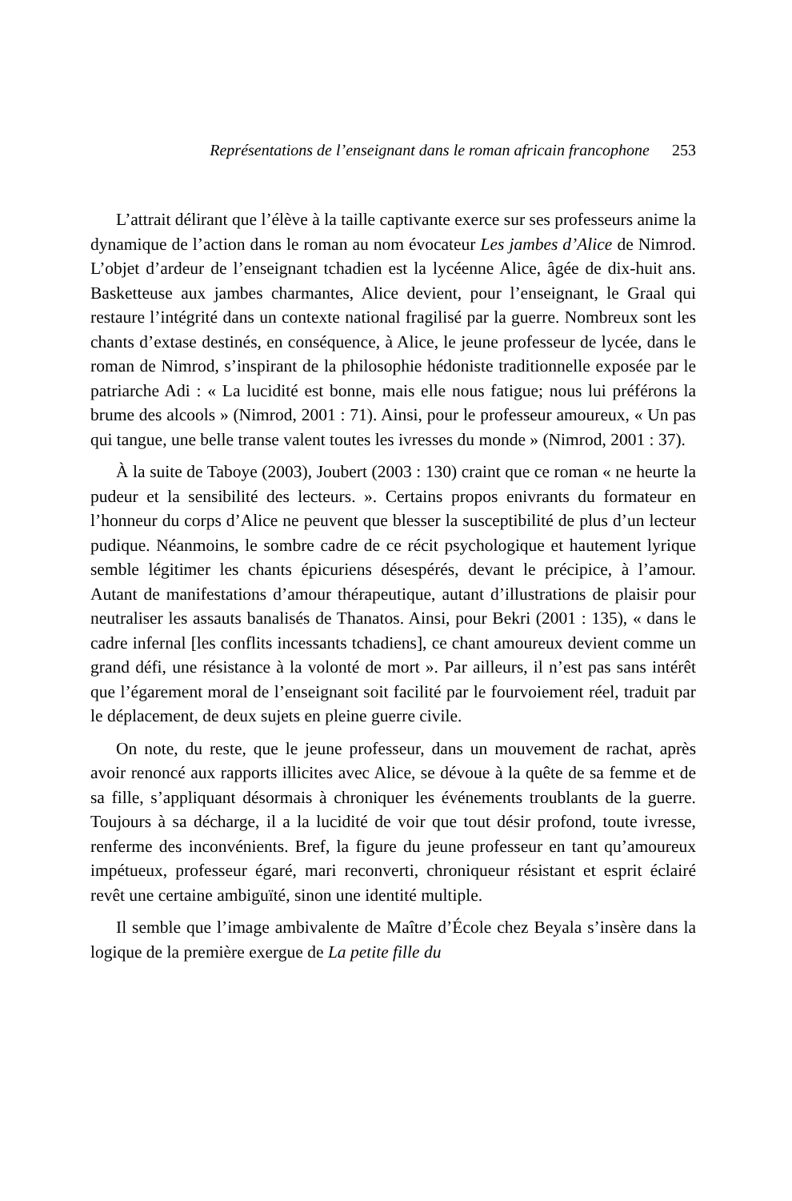Représentations de l’enseignant dans le roman africain francophone 253
L’attrait délirant que l’élève à la taille captivante exerce sur ses professeurs anime la dynamique de l’action dans le roman au nom évocateur Les jambes d’Alice de Nimrod. L’objet d’ardeur de l’enseignant tchadien est la lycéenne Alice, âgée de dix-huit ans. Basketteuse aux jambes charmantes, Alice devient, pour l’enseignant, le Graal qui restaure l’intégrité dans un contexte national fragilisé par la guerre. Nombreux sont les chants d’extase destinés, en conséquence, à Alice, le jeune professeur de lycée, dans le roman de Nimrod, s’inspirant de la philosophie hédoniste traditionnelle exposée par le patriarche Adi : « La lucidité est bonne, mais elle nous fatigue; nous lui préférons la brume des alcools » (Nimrod, 2001 : 71). Ainsi, pour le professeur amoureux, « Un pas qui tangue, une belle transe valent toutes les ivresses du monde » (Nimrod, 2001 : 37).
À la suite de Taboye (2003), Joubert (2003 : 130) craint que ce roman « ne heurte la pudeur et la sensibilité des lecteurs. ». Certains propos enivrants du formateur en l’honneur du corps d’Alice ne peuvent que blesser la susceptibilité de plus d’un lecteur pudique. Néanmoins, le sombre cadre de ce récit psychologique et hautement lyrique semble légitimer les chants épicuriens désespérés, devant le précipice, à l’amour. Autant de manifestations d’amour thérapeutique, autant d’illustrations de plaisir pour neutraliser les assauts banalisés de Thanatos. Ainsi, pour Bekri (2001 : 135), « dans le cadre infernal [les conflits incessants tchadiens], ce chant amoureux devient comme un grand défi, une résistance à la volonté de mort ». Par ailleurs, il n’est pas sans intérêt que l’égarement moral de l’enseignant soit facilité par le fourvoiement réel, traduit par le déplacement, de deux sujets en pleine guerre civile.
On note, du reste, que le jeune professeur, dans un mouvement de rachat, après avoir renoncé aux rapports illicites avec Alice, se dévoue à la quête de sa femme et de sa fille, s’appliquant désormais à chroniquer les événements troublants de la guerre. Toujours à sa décharge, il a la lucidité de voir que tout désir profond, toute ivresse, renferme des inconvénients. Bref, la figure du jeune professeur en tant qu’amoureux impétueux, professeur égaré, mari reconverti, chroniqueur résistant et esprit éclairé revêt une certaine ambiguïté, sinon une identité multiple.
Il semble que l’image ambivalente de Maître d’École chez Beyala s’insère dans la logique de la première exergue de La petite fille du